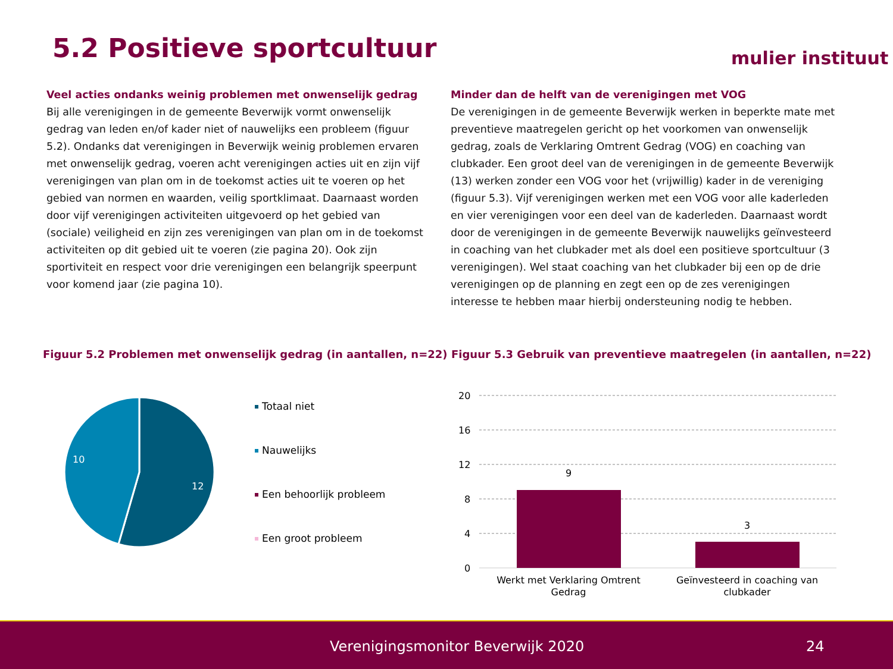5.2 Positieve sportcultuur mulier instituut
Veel acties ondanks weinig problemen met onwenselijk gedrag
Bij alle verenigingen in de gemeente Beverwijk vormt onwenselijk gedrag van leden en/of kader niet of nauwelijks een probleem (figuur 5.2). Ondanks dat verenigingen in Beverwijk weinig problemen ervaren met onwenselijk gedrag, voeren acht verenigingen acties uit en zijn vijf verenigingen van plan om in de toekomst acties uit te voeren op het gebied van normen en waarden, veilig sportklimaat. Daarnaast worden door vijf verenigingen activiteiten uitgevoerd op het gebied van (sociale) veiligheid en zijn zes verenigingen van plan om in de toekomst activiteiten op dit gebied uit te voeren (zie pagina 20). Ook zijn sportiviteit en respect voor drie verenigingen een belangrijk speerpunt voor komend jaar (zie pagina 10).
Minder dan de helft van de verenigingen met VOG
De verenigingen in de gemeente Beverwijk werken in beperkte mate met preventieve maatregelen gericht op het voorkomen van onwenselijk gedrag, zoals de Verklaring Omtrent Gedrag (VOG) en coaching van clubkader. Een groot deel van de verenigingen in de gemeente Beverwijk (13) werken zonder een VOG voor het (vrijwillig) kader in de vereniging (figuur 5.3). Vijf verenigingen werken met een VOG voor alle kaderleden en vier verenigingen voor een deel van de kaderleden. Daarnaast wordt door de verenigingen in de gemeente Beverwijk nauwelijks geïnvesteerd in coaching van het clubkader met als doel een positieve sportcultuur (3 verenigingen). Wel staat coaching van het clubkader bij een op de drie verenigingen op de planning en zegt een op de zes verenigingen interesse te hebben maar hierbij ondersteuning nodig te hebben.
Figuur 5.2 Problemen met onwenselijk gedrag (in aantallen, n=22)
Figuur 5.3 Gebruik van preventieve maatregelen (in aantallen, n=22)
10
12
Totaal niet
Nauwelijks
Een behoorlijk probleem
Een groot probleem
20
16
12
8
4
0
9
3
Werkt met Verklaring Omtrent
Gedrag
Geïnvesteerd in coaching van
clubkader
Verenigingsmonitor Beverwijk 2020 24